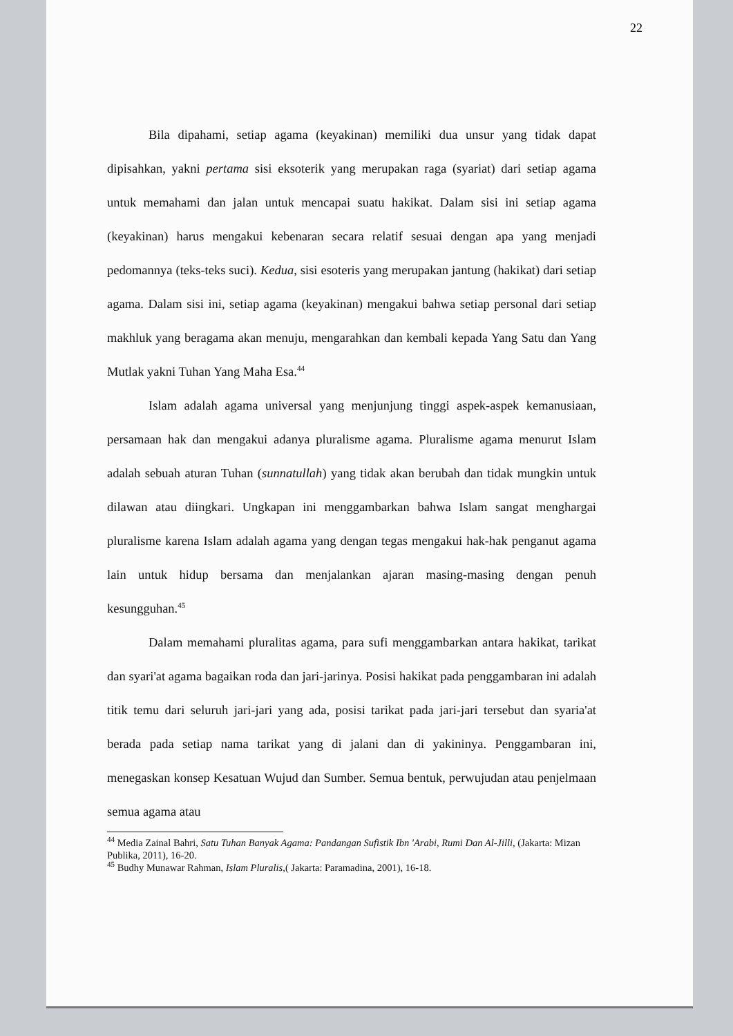22
Bila dipahami, setiap agama (keyakinan) memiliki dua unsur yang tidak dapat dipisahkan, yakni pertama sisi eksoterik yang merupakan raga (syariat) dari setiap agama untuk memahami dan jalan untuk mencapai suatu hakikat. Dalam sisi ini setiap agama (keyakinan) harus mengakui kebenaran secara relatif sesuai dengan apa yang menjadi pedomannya (teks-teks suci). Kedua, sisi esoteris yang merupakan jantung (hakikat) dari setiap agama. Dalam sisi ini, setiap agama (keyakinan) mengakui bahwa setiap personal dari setiap makhluk yang beragama akan menuju, mengarahkan dan kembali kepada Yang Satu dan Yang Mutlak yakni Tuhan Yang Maha Esa.<sup>44</sup>
Islam adalah agama universal yang menjunjung tinggi aspek-aspek kemanusiaan, persamaan hak dan mengakui adanya pluralisme agama. Pluralisme agama menurut Islam adalah sebuah aturan Tuhan (sunnatullah) yang tidak akan berubah dan tidak mungkin untuk dilawan atau diingkari. Ungkapan ini menggambarkan bahwa Islam sangat menghargai pluralisme karena Islam adalah agama yang dengan tegas mengakui hak-hak penganut agama lain untuk hidup bersama dan menjalankan ajaran masing-masing dengan penuh kesungguhan.<sup>45</sup>
Dalam memahami pluralitas agama, para sufi menggambarkan antara hakikat, tarikat dan syari'at agama bagaikan roda dan jari-jarinya. Posisi hakikat pada penggambaran ini adalah titik temu dari seluruh jari-jari yang ada, posisi tarikat pada jari-jari tersebut dan syaria'at berada pada setiap nama tarikat yang di jalani dan di yakininya. Penggambaran ini, menegaskan konsep Kesatuan Wujud dan Sumber. Semua bentuk, perwujudan atau penjelmaan semua agama atau
<sup>44</sup> Media Zainal Bahri, Satu Tuhan Banyak Agama: Pandangan Sufistik Ibn 'Arabi, Rumi Dan Al-Jilli, (Jakarta: Mizan Publika, 2011), 16-20.
<sup>45</sup> Budhy Munawar Rahman, Islam Pluralis,( Jakarta: Paramadina, 2001), 16-18.